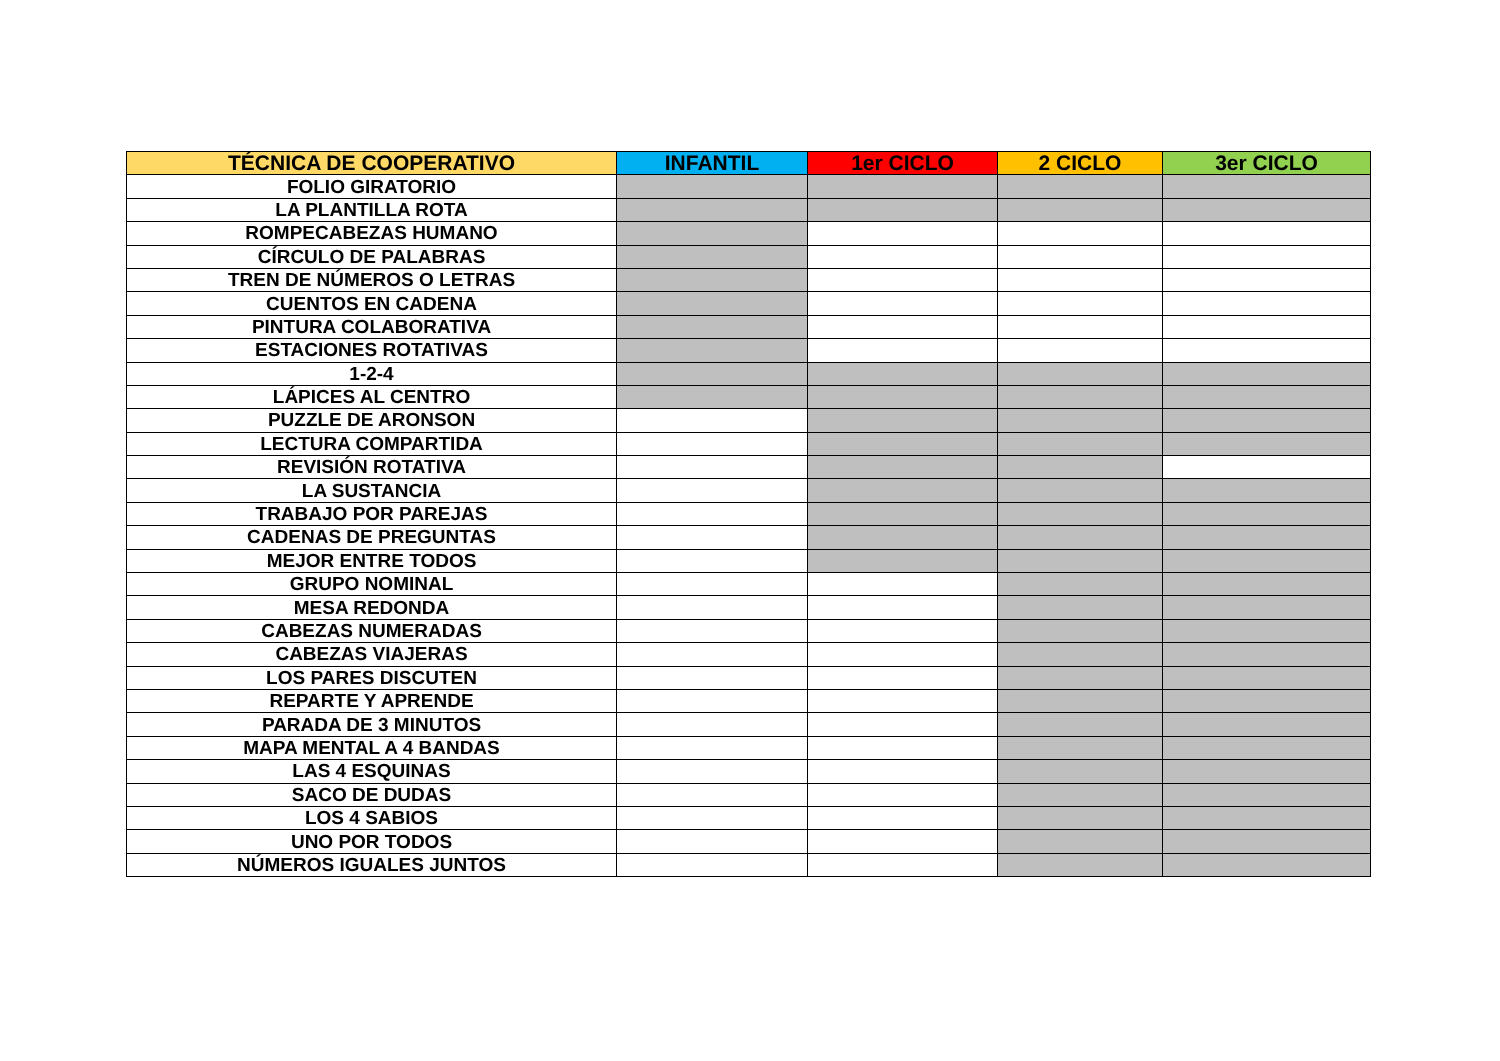| TÉCNICA DE COOPERATIVO | INFANTIL | 1er CICLO | 2 CICLO | 3er CICLO |
| --- | --- | --- | --- | --- |
| FOLIO GIRATORIO | | | | |
| LA PLANTILLA ROTA | | | | |
| ROMPECABEZAS HUMANO | | | | |
| CÍRCULO DE PALABRAS | | | | |
| TREN DE NÚMEROS O LETRAS | | | | |
| CUENTOS EN CADENA | | | | |
| PINTURA COLABORATIVA | | | | |
| ESTACIONES ROTATIVAS | | | | |
| 1-2-4 | | | | |
| LÁPICES AL CENTRO | | | | |
| PUZZLE DE ARONSON | | | | |
| LECTURA COMPARTIDA | | | | |
| REVISIÓN ROTATIVA | | | | |
| LA SUSTANCIA | | | | |
| TRABAJO POR PAREJAS | | | | |
| CADENAS DE PREGUNTAS | | | | |
| MEJOR ENTRE TODOS | | | | |
| GRUPO NOMINAL | | | | |
| MESA REDONDA | | | | |
| CABEZAS NUMERADAS | | | | |
| CABEZAS VIAJERAS | | | | |
| LOS PARES DISCUTEN | | | | |
| REPARTE Y APRENDE | | | | |
| PARADA DE 3 MINUTOS | | | | |
| MAPA MENTAL A 4 BANDAS | | | | |
| LAS 4 ESQUINAS | | | | |
| SACO DE DUDAS | | | | |
| LOS 4 SABIOS | | | | |
| UNO POR TODOS | | | | |
| NÚMEROS IGUALES JUNTOS | | | | |